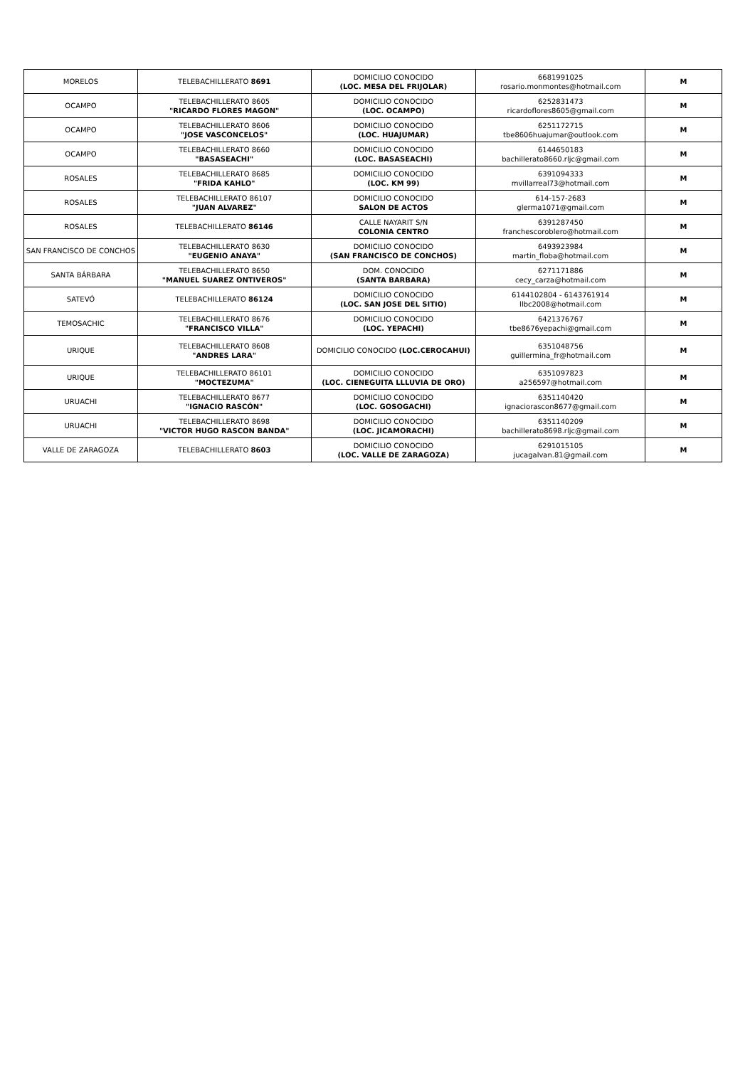| MORELOS | TELEBACHILLERATO 8691 | DOMICILIO CONOCIDO (LOC. MESA DEL FRIJOLAR) | 6681991025 rosario.monmontes@hotmail.com | M |
| OCAMPO | TELEBACHILLERATO 8605 "RICARDO FLORES MAGON" | DOMICILIO CONOCIDO (LOC. OCAMPO) | 6252831473 ricardoflores8605@gmail.com | M |
| OCAMPO | TELEBACHILLERATO 8606 "JOSE VASCONCELOS" | DOMICILIO CONOCIDO (LOC. HUAJUMAR) | 6251172715 tbe8606huajumar@outlook.com | M |
| OCAMPO | TELEBACHILLERATO 8660 "BASASEACHI" | DOMICILIO CONOCIDO (LOC. BASASEACHI) | 6144650183 bachillerato8660.rljc@gmail.com | M |
| ROSALES | TELEBACHILLERATO 8685 "FRIDA KAHLO" | DOMICILIO CONOCIDO (LOC. KM 99) | 6391094333 mvillarreal73@hotmail.com | M |
| ROSALES | TELEBACHILLERATO 86107 "JUAN ALVAREZ" | DOMICILIO CONOCIDO SALON DE ACTOS | 614-157-2683 glerma1071@gmail.com | M |
| ROSALES | TELEBACHILLERATO 86146 | CALLE NAYARIT S/N COLONIA CENTRO | 6391287450 franchescoroblero@hotmail.com | M |
| SAN FRANCISCO DE CONCHOS | TELEBACHILLERATO 8630 "EUGENIO ANAYA" | DOMICILIO CONOCIDO (SAN FRANCISCO DE CONCHOS) | 6493923984 martin_floba@hotmail.com | M |
| SANTA BÁRBARA | TELEBACHILLERATO 8650 "MANUEL SUAREZ ONTIVEROS" | DOM. CONOCIDO (SANTA BARBARA) | 6271171886 cecy_carza@hotmail.com | M |
| SATEVÓ | TELEBACHILLERATO 86124 | DOMICILIO CONOCIDO (LOC. SAN JOSE DEL SITIO) | 6144102804 - 6143761914 llbc2008@hotmail.com | M |
| TEMOSACHIC | TELEBACHILLERATO 8676 "FRANCISCO VILLA" | DOMICILIO CONOCIDO (LOC. YEPACHI) | 6421376767 tbe8676yepachi@gmail.com | M |
| URIQUE | TELEBACHILLERATO 8608 "ANDRES LARA" | DOMICILIO CONOCIDO (LOC.CEROCAHUI) | 6351048756 guillermina_fr@hotmail.com | M |
| URIQUE | TELEBACHILLERATO 86101 "MOCTEZUMA" | DOMICILIO CONOCIDO (LOC. CIENEGUITA LLLUVIA DE ORO) | 6351097823 a256597@hotmail.com | M |
| URUACHI | TELEBACHILLERATO 8677 "IGNACIO RASCÓN" | DOMICILIO CONOCIDO (LOC. GOSOGACHI) | 6351140420 ignaciorascon8677@gmail.com | M |
| URUACHI | TELEBACHILLERATO 8698 "VICTOR HUGO RASCON BANDA" | DOMICILIO CONOCIDO (LOC. JICAMORACHI) | 6351140209 bachillerato8698.rljc@gmail.com | M |
| VALLE DE ZARAGOZA | TELEBACHILLERATO 8603 | DOMICILIO CONOCIDO (LOC. VALLE DE ZARAGOZA) | 6291015105 jucagalvan.81@gmail.com | M |